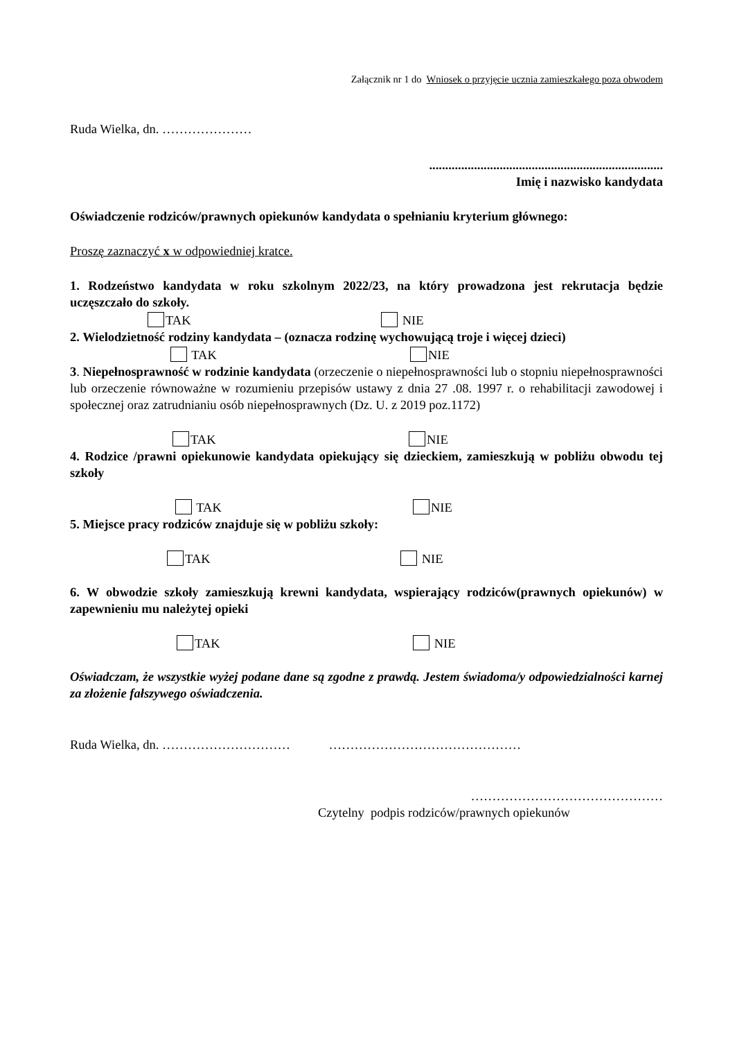Załącznik nr 1 do Wniosek o przyjęcie ucznia zamieszkałego poza obwodem
Ruda Wielka, dn. …………………
.........................................................................
Imię i nazwisko kandydata
Oświadczenie rodziców/prawnych opiekunów kandydata o spełnianiu kryterium głównego:
Proszę zaznaczyć x w odpowiedniej kratce.
1. Rodzeństwo kandydata w roku szkolnym 2022/23, na który prowadzona jest rekrutacja będzie uczęszczało do szkoły.
TAK NIE
2. Wielodzietność rodziny kandydata – (oznacza rodzinę wychowującą troje i więcej dzieci)
TAK NIE
3. Niepełnosprawność w rodzinie kandydata (orzeczenie o niepełnosprawności lub o stopniu niepełnosprawności lub orzeczenie równoważne w rozumieniu przepisów ustawy z dnia 27 .08. 1997 r. o rehabilitacji zawodowej i społecznej oraz zatrudnianiu osób niepełnosprawnych (Dz. U. z 2019 poz.1172)
TAK NIE
4. Rodzice /prawni opiekunowie kandydata opiekujący się dzieckiem, zamieszkują w pobliżu obwodu tej szkoły
TAK NIE
5. Miejsce pracy rodziców znajduje się w pobliżu szkoły:
TAK NIE
6. W obwodzie szkoły zamieszkują krewni kandydata, wspierający rodziców(prawnych opiekunów) w zapewnieniu mu należytej opieki
TAK NIE
Oświadczam, że wszystkie wyżej podane dane są zgodne z prawdą. Jestem świadoma/y odpowiedzialności karnej za złożenie fałszywego oświadczenia.
Ruda Wielka, dn. ………………………… ………………………………………
………………………………………
Czytelny podpis rodziców/prawnych opiekunów